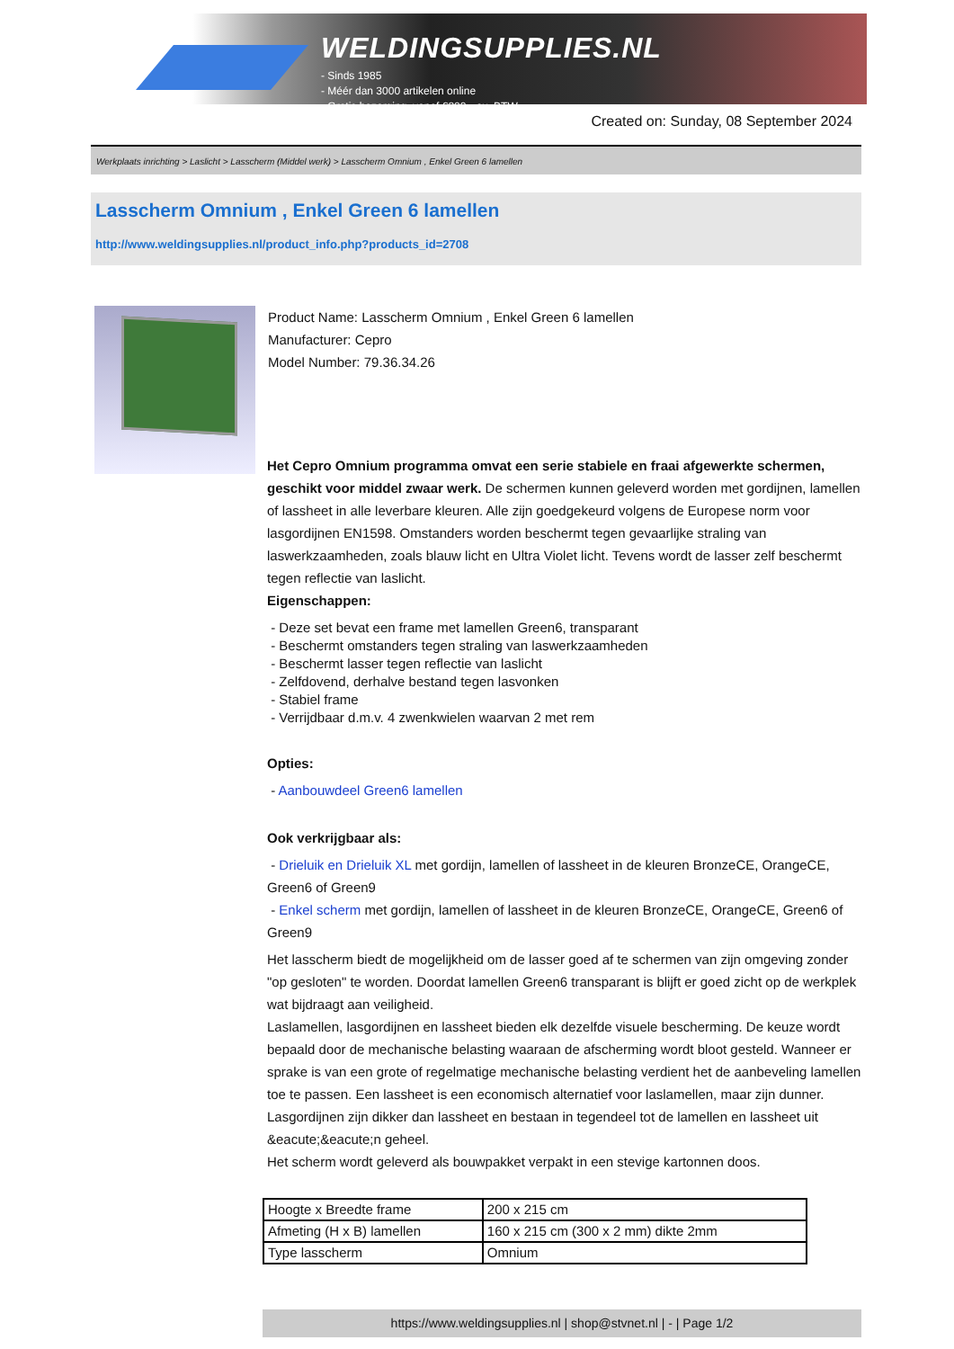WELDINGSUPPLIES.NL
- Sinds 1985
- Méér dan 3000 artikelen online
- Gratis bezorging, vanaf €200,--ex. BTW
Created on: Sunday, 08 September 2024
Werkplaats inrichting > Laslicht > Lasscherm (Middel werk) > Lasscherm Omnium , Enkel Green 6 lamellen
Lasscherm Omnium , Enkel Green 6 lamellen
http://www.weldingsupplies.nl/product_info.php?products_id=2708
Product Name: Lasscherm Omnium , Enkel Green 6 lamellen
Manufacturer: Cepro
Model Number: 79.36.34.26
Het Cepro Omnium programma omvat een serie stabiele en fraai afgewerkte schermen, geschikt voor middel zwaar werk. De schermen kunnen geleverd worden met gordijnen, lamellen of lassheet in alle leverbare kleuren. Alle zijn goedgekeurd volgens de Europese norm voor lasgordijnen EN1598. Omstanders worden beschermt tegen gevaarlijke straling van laswerkzaamheden, zoals blauw licht en Ultra Violet licht. Tevens wordt de lasser zelf beschermt tegen reflectie van laslicht.
Eigenschappen:
- Deze set bevat een frame met lamellen Green6, transparant
- Beschermt omstanders tegen straling van laswerkzaamheden
- Beschermt lasser tegen reflectie van laslicht
- Zelfdovend, derhalve bestand tegen lasvonken
- Stabiel frame
- Verrijdbaar d.m.v. 4 zwenkwielen waarvan 2 met rem
Opties:
- Aanbouwdeel Green6 lamellen
Ook verkrijgbaar als:
- Drieluik en Drieluik XL met gordijn, lamellen of lassheet in de kleuren BronzeCE, OrangeCE, Green6 of Green9
- Enkel scherm met gordijn, lamellen of lassheet in de kleuren BronzeCE, OrangeCE, Green6 of Green9
Het lasscherm biedt de mogelijkheid om de lasser goed af te schermen van zijn omgeving zonder "op gesloten" te worden. Doordat lamellen Green6 transparant is blijft er goed zicht op de werkplek wat bijdraagt aan veiligheid.
Laslamellen, lasgordijnen en lassheet bieden elk dezelfde visuele bescherming. De keuze wordt bepaald door de mechanische belasting waaraan de afscherming wordt bloot gesteld. Wanneer er sprake is van een grote of regelmatige mechanische belasting verdient het de aanbeveling lamellen toe te passen. Een lassheet is een economisch alternatief voor laslamellen, maar zijn dunner. Lasgordijnen zijn dikker dan lassheet en bestaan in tegendeel tot de lamellen en lassheet uit &eacute;&eacute;n geheel.
Het scherm wordt geleverd als bouwpakket verpakt in een stevige kartonnen doos.
| Hoogte x Breedte frame | 200 x 215 cm |
| Afmeting (H x B) lamellen | 160 x 215 cm (300 x 2 mm) dikte 2mm |
| Type lasscherm | Omnium |
https://www.weldingsupplies.nl | shop@stvnet.nl | - | Page 1/2